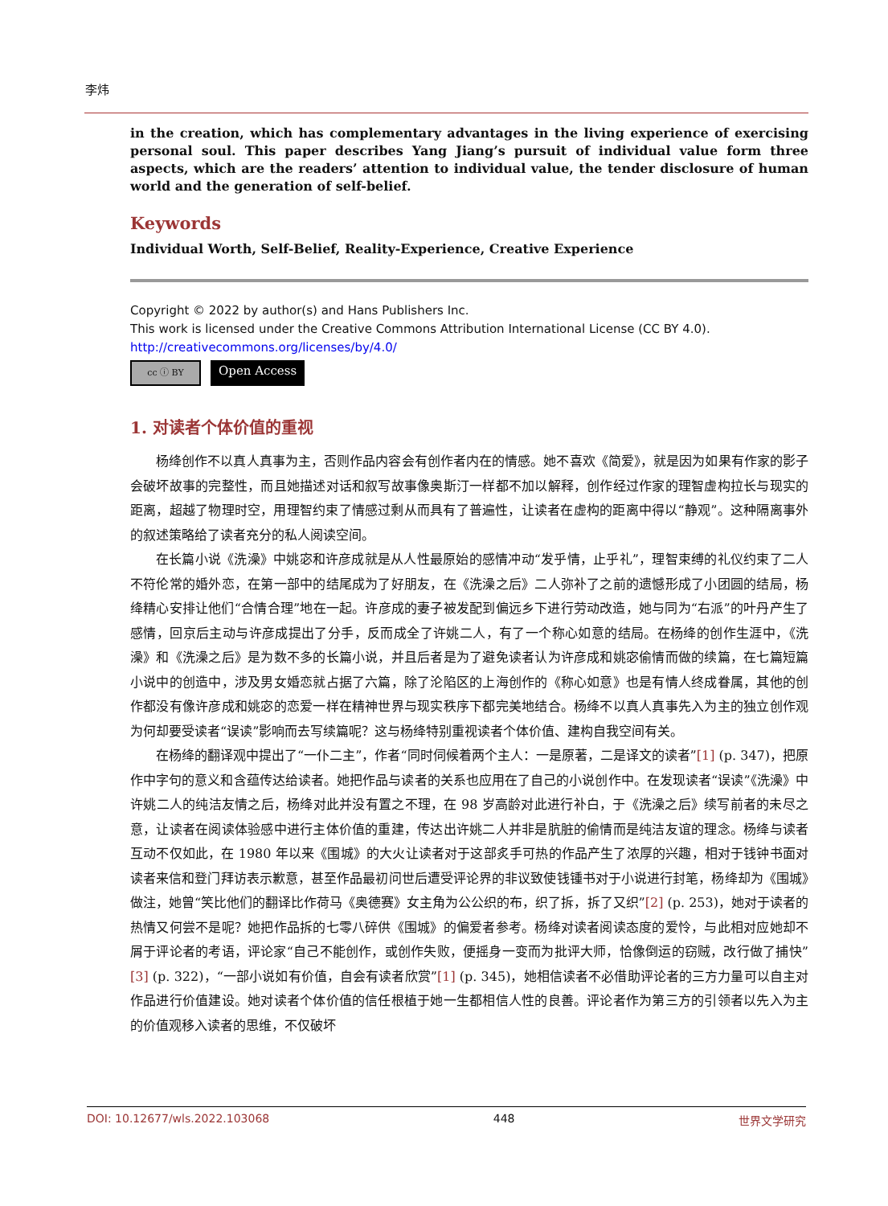李炜
in the creation, which has complementary advantages in the living experience of exercising personal soul. This paper describes Yang Jiang’s pursuit of individual value form three aspects, which are the readers’ attention to individual value, the tender disclosure of human world and the generation of self-belief.
Keywords
Individual Worth, Self-Belief, Reality-Experience, Creative Experience
Copyright © 2022 by author(s) and Hans Publishers Inc.
This work is licensed under the Creative Commons Attribution International License (CC BY 4.0).
http://creativecommons.org/licenses/by/4.0/
cc ⓘ BY Open Access
1. 对读者个体价值的重视
杨绛创作不以真人真事为主，否则作品内容会有创作者内在的情感。她不喜欢《简爱》，就是因为如果有作家的影子会破坏故事的完整性，而且她描述对话和叙写故事像奥斯汀一样都不加以解释，创作经过作家的理智虚构拉长与现实的距离，超越了物理时空，用理智约束了情感过剩从而具有了普遍性，让读者在虚构的距离中得以“静观”。这种隔离事外的叙述策略给了读者充分的私人阅读空间。
在长篇小说《洗澡》中姚宓和许彦成就是从人性最原始的感情冲动“发乎情，止乎礼”，理智束缚的礼仪约束了二人不符伦常的婚外恋，在第一部中的结尾成为了好朋友，在《洗澡之后》二人弥补了之前的遗憾形成了小团圆的结局，杨绛精心安排让他们“合情合理”地在一起。许彦成的妻子被发配到偏远乡下进行劳动改造，她与同为“右派”的叶丹产生了感情，回京后主动与许彦成提出了分手，反而成全了许姚二人，有了一个称心如意的结局。在杨绛的创作生涯中，《洗澡》和《洗澡之后》是为数不多的长篇小说，并且后者是为了避免读者认为许彦成和姚宓偷情而做的续篇，在七篇短篇小说中的创造中，涉及男女婚恋就占据了六篇，除了沦陷区的上海创作的《称心如意》也是有情人终成眷属，其他的创作都没有像许彦成和姚宓的恋爱一样在精神世界与现实秩序下都完美地结合。杨绛不以真人真事先入为主的独立创作观为何却要受读者“误读”影响而去写续篇呢？这与杨绛特别重视读者个体价值、建构自我空间有关。
在杨绛的翻译观中提出了“一仆二主”，作者“同时伺候着两个主人：一是原著，二是译文的读者”[1] (p. 347)，把原作中字句的意义和含蕴传达给读者。她把作品与读者的关系也应用在了自己的小说创作中。在发现读者“误读”《洗澡》中许姚二人的纯洁友情之后，杨绛对此并没有置之不理，在 98 岁高龄对此进行补白，于《洗澡之后》续写前者的未尽之意，让读者在阅读体验感中进行主体价值的重建，传达出许姚二人并非是肮脏的偷情而是纯洁友谊的理念。杨绛与读者互动不仅如此，在 1980 年以来《围城》的大火让读者对于这部炙手可热的作品产生了浓厚的兴趣，相对于钱钟书面对读者来信和登门拜访表示歉意，甚至作品最初问世后遭受评论界的非议致使钱锺书对于小说进行封笔，杨绛却为《围城》做注，她曾“笑比他们的翻译比作荷马《奥德赛》女主角为公公织的布，织了拆，拆了又织”[2] (p. 253)，她对于读者的热情又何尝不是呢？她把作品拆的七零八碎供《围城》的偏爱者参考。杨绛对读者阅读态度的爱怜，与此相对应她却不屑于评论者的考语，评论家“自己不能创作，或创作失败，便摇身一变而为批评大师，恰像倒运的窃贼，改行做了捕快”[3] (p. 322)，“一部小说如有价值，自会有读者欣赏”[1] (p. 345)，她相信读者不必借助评论者的三方力量可以自主对作品进行价值建设。她对读者个体价值的信任根植于她一生都相信人性的良善。评论者作为第三方的引领者以先入为主的价值观移入读者的思维，不仅破坏
DOI: 10.12677/wls.2022.103068 448 世界文学研究